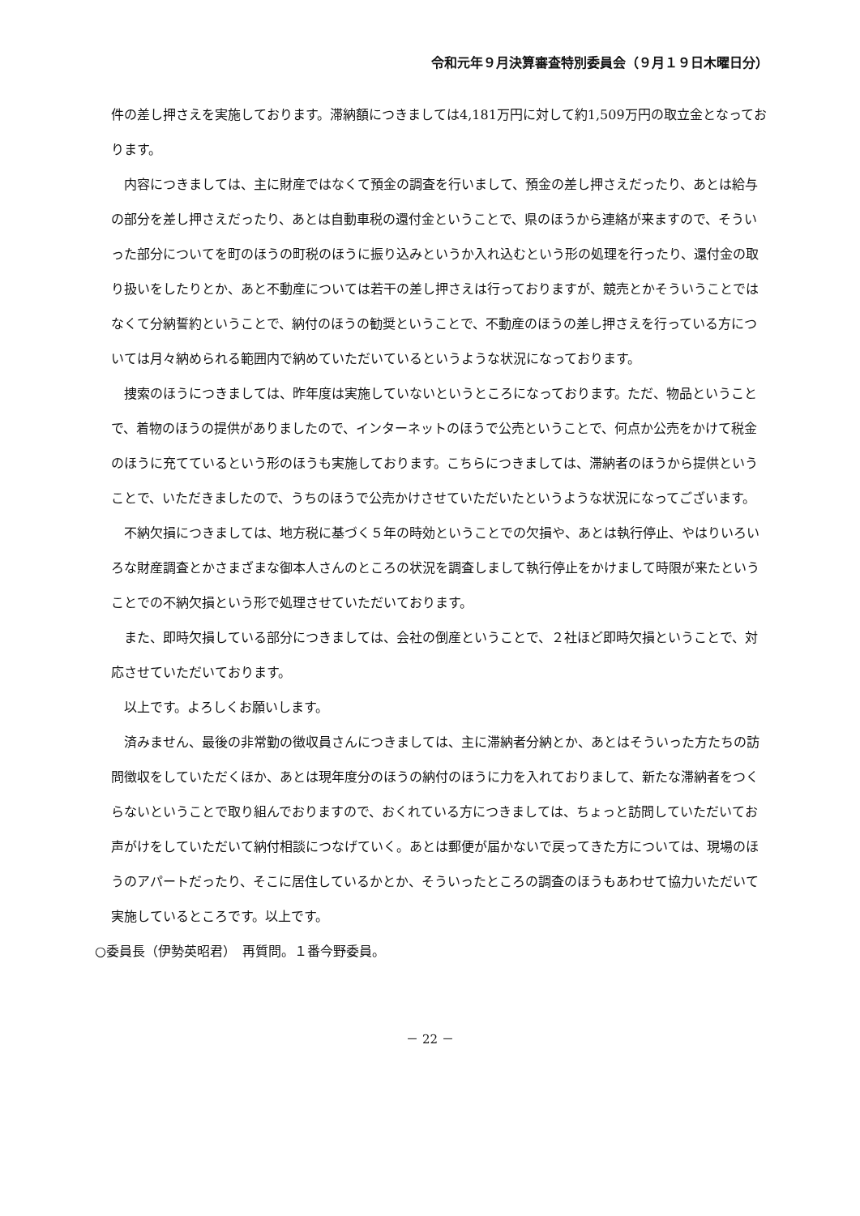令和元年９月決算審査特別委員会（９月１９日木曜日分）
件の差し押さえを実施しております。滞納額につきましては4,181万円に対して約1,509万円の取立金となっております。
内容につきましては、主に財産ではなくて預金の調査を行いまして、預金の差し押さえだったり、あとは給与の部分を差し押さえだったり、あとは自動車税の還付金ということで、県のほうから連絡が来ますので、そういった部分についてを町のほうの町税のほうに振り込みというか入れ込むという形の処理を行ったり、還付金の取り扱いをしたりとか、あと不動産については若干の差し押さえは行っておりますが、競売とかそういうことではなくて分納誓約ということで、納付のほうの勧奨ということで、不動産のほうの差し押さえを行っている方については月々納められる範囲内で納めていただいているというような状況になっております。
捜索のほうにつきましては、昨年度は実施していないというところになっております。ただ、物品ということで、着物のほうの提供がありましたので、インターネットのほうで公売ということで、何点か公売をかけて税金のほうに充てているという形のほうも実施しております。こちらにつきましては、滞納者のほうから提供ということで、いただきましたので、うちのほうで公売かけさせていただいたというような状況になってございます。
不納欠損につきましては、地方税に基づく５年の時効ということでの欠損や、あとは執行停止、やはりいろいろな財産調査とかさまざまな御本人さんのところの状況を調査しまして執行停止をかけまして時限が来たということでの不納欠損という形で処理させていただいております。
また、即時欠損している部分につきましては、会社の倒産ということで、２社ほど即時欠損ということで、対応させていただいております。
以上です。よろしくお願いします。
済みません、最後の非常勤の徴収員さんにつきましては、主に滞納者分納とか、あとはそういった方たちの訪問徴収をしていただくほか、あとは現年度分のほうの納付のほうに力を入れておりまして、新たな滞納者をつくらないということで取り組んでおりますので、おくれている方につきましては、ちょっと訪問していただいてお声がけをしていただいて納付相談につなげていく。あとは郵便が届かないで戻ってきた方については、現場のほうのアパートだったり、そこに居住しているかとか、そういったところの調査のほうもあわせて協力いただいて実施しているところです。以上です。
○委員長（伊勢英昭君）　再質問。１番今野委員。
－ 22 －